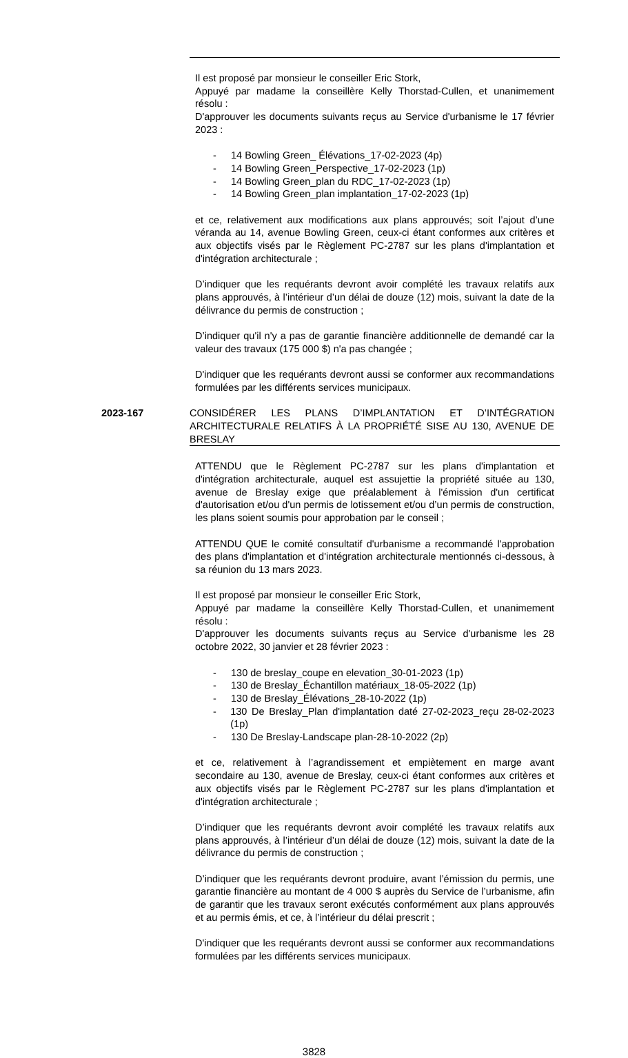Il est proposé par monsieur le conseiller Eric Stork,
Appuyé par madame la conseillère Kelly Thorstad-Cullen, et unanimement résolu :
D'approuver les documents suivants reçus au Service d'urbanisme le 17 février 2023 :
- 14 Bowling Green_ Élévations_17-02-2023 (4p)
- 14 Bowling Green_Perspective_17-02-2023 (1p)
- 14 Bowling Green_plan du RDC_17-02-2023 (1p)
- 14 Bowling Green_plan implantation_17-02-2023 (1p)
et ce, relativement aux modifications aux plans approuvés; soit l’ajout d’une véranda au 14, avenue Bowling Green, ceux-ci étant conformes aux critères et aux objectifs visés par le Règlement PC-2787 sur les plans d'implantation et d'intégration architecturale ;
D’indiquer que les requérants devront avoir complété les travaux relatifs aux plans approuvés, à l’intérieur d’un délai de douze (12) mois, suivant la date de la délivrance du permis de construction ;
D’indiquer qu'il n'y a pas de garantie financière additionnelle de demandé car la valeur des travaux (175 000 $) n'a pas changée ;
D'indiquer que les requérants devront aussi se conformer aux recommandations formulées par les différents services municipaux.
2023-167 CONSIDÉRER LES PLANS D’IMPLANTATION ET D’INTÉGRATION ARCHITECTURALE RELATIFS À LA PROPRIÉTÉ SISE AU 130, AVENUE DE BRESLAY
ATTENDU que le Règlement PC-2787 sur les plans d'implantation et d'intégration architecturale, auquel est assujettie la propriété située au 130, avenue de Breslay exige que préalablement à l'émission d'un certificat d'autorisation et/ou d'un permis de lotissement et/ou d’un permis de construction, les plans soient soumis pour approbation par le conseil ;
ATTENDU QUE le comité consultatif d'urbanisme a recommandé l'approbation des plans d'implantation et d'intégration architecturale mentionnés ci-dessous, à sa réunion du 13 mars 2023.
Il est proposé par monsieur le conseiller Eric Stork,
Appuyé par madame la conseillère Kelly Thorstad-Cullen, et unanimement résolu :
D'approuver les documents suivants reçus au Service d'urbanisme les 28 octobre 2022, 30 janvier et 28 février 2023 :
- 130 de breslay_coupe en elevation_30-01-2023 (1p)
- 130 de Breslay_Échantillon matériaux_18-05-2022 (1p)
- 130 de Breslay_Élévations_28-10-2022 (1p)
- 130 De Breslay_Plan d'implantation daté 27-02-2023_reçu 28-02-2023 (1p)
- 130 De Breslay-Landscape plan-28-10-2022 (2p)
et ce, relativement à l’agrandissement et empiètement en marge avant secondaire au 130, avenue de Breslay, ceux-ci étant conformes aux critères et aux objectifs visés par le Règlement PC-2787 sur les plans d'implantation et d'intégration architecturale ;
D’indiquer que les requérants devront avoir complété les travaux relatifs aux plans approuvés, à l’intérieur d’un délai de douze (12) mois, suivant la date de la délivrance du permis de construction ;
D’indiquer que les requérants devront produire, avant l’émission du permis, une garantie financière au montant de 4 000 $ auprès du Service de l’urbanisme, afin de garantir que les travaux seront exécutés conformément aux plans approuvés et au permis émis, et ce, à l’intérieur du délai prescrit ;
D'indiquer que les requérants devront aussi se conformer aux recommandations formulées par les différents services municipaux.
3828